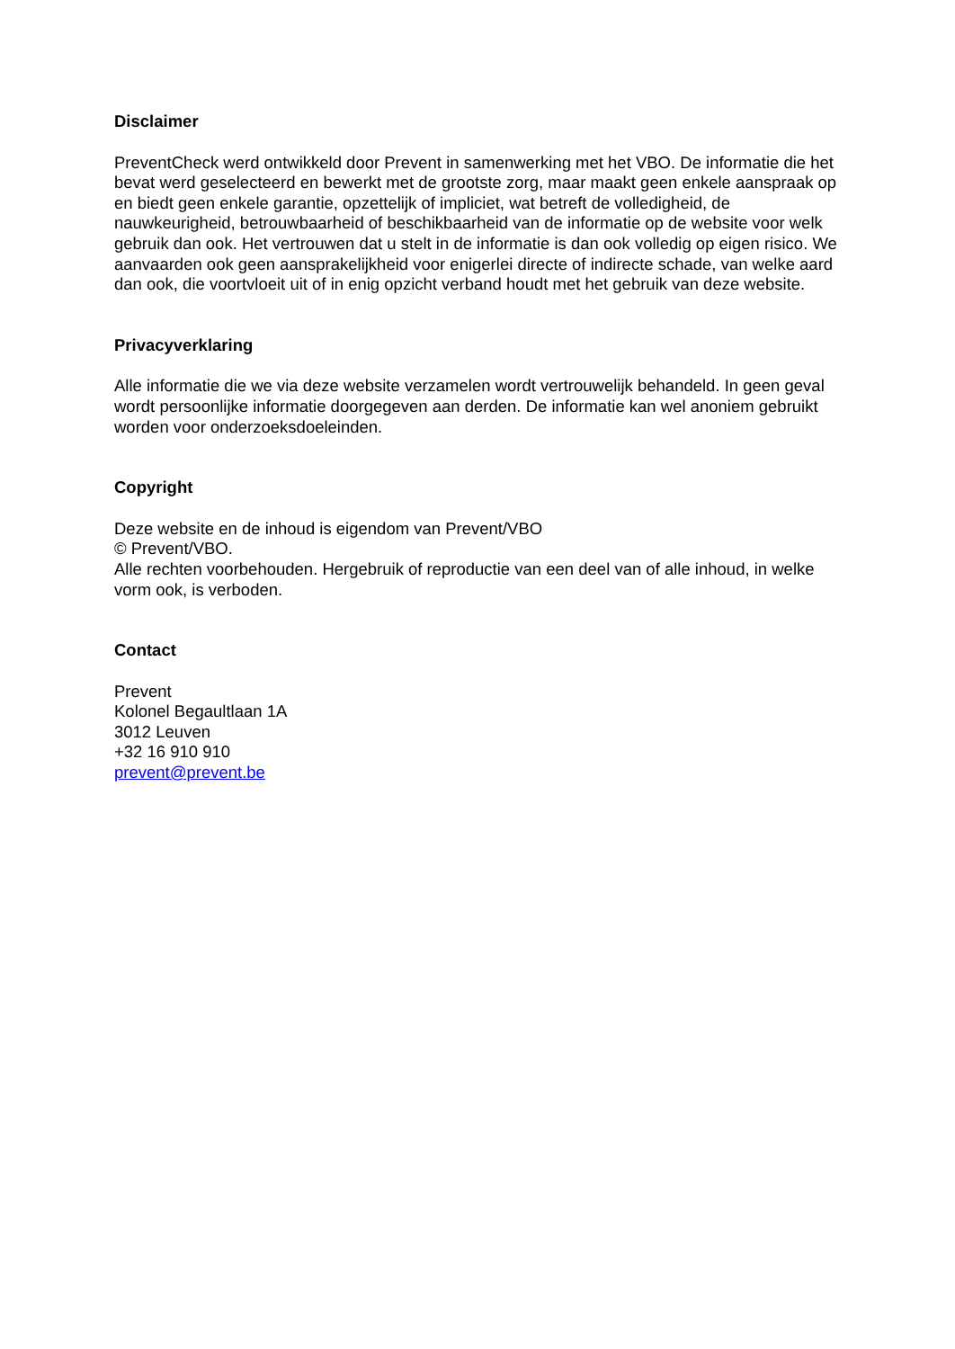Disclaimer
PreventCheck werd ontwikkeld door Prevent in samenwerking met het VBO. De informatie die het bevat werd geselecteerd en bewerkt met de grootste zorg, maar maakt geen enkele aanspraak op en biedt geen enkele garantie, opzettelijk of impliciet, wat betreft de volledigheid, de nauwkeurigheid, betrouwbaarheid of beschikbaarheid van de informatie op de website voor welk gebruik dan ook. Het vertrouwen dat u stelt in de informatie is dan ook volledig op eigen risico. We aanvaarden ook geen aansprakelijkheid voor enigerlei directe of indirecte schade, van welke aard dan ook, die voortvloeit uit of in enig opzicht verband houdt met het gebruik van deze website.
Privacyverklaring
Alle informatie die we via deze website verzamelen wordt vertrouwelijk behandeld. In geen geval wordt persoonlijke informatie doorgegeven aan derden. De informatie kan wel anoniem gebruikt worden voor onderzoeksdoeleinden.
Copyright
Deze website en de inhoud is eigendom van Prevent/VBO
© Prevent/VBO.
Alle rechten voorbehouden. Hergebruik of reproductie van een deel van of alle inhoud, in welke vorm ook, is verboden.
Contact
Prevent
Kolonel Begaultlaan 1A
3012 Leuven
+32 16 910 910
prevent@prevent.be